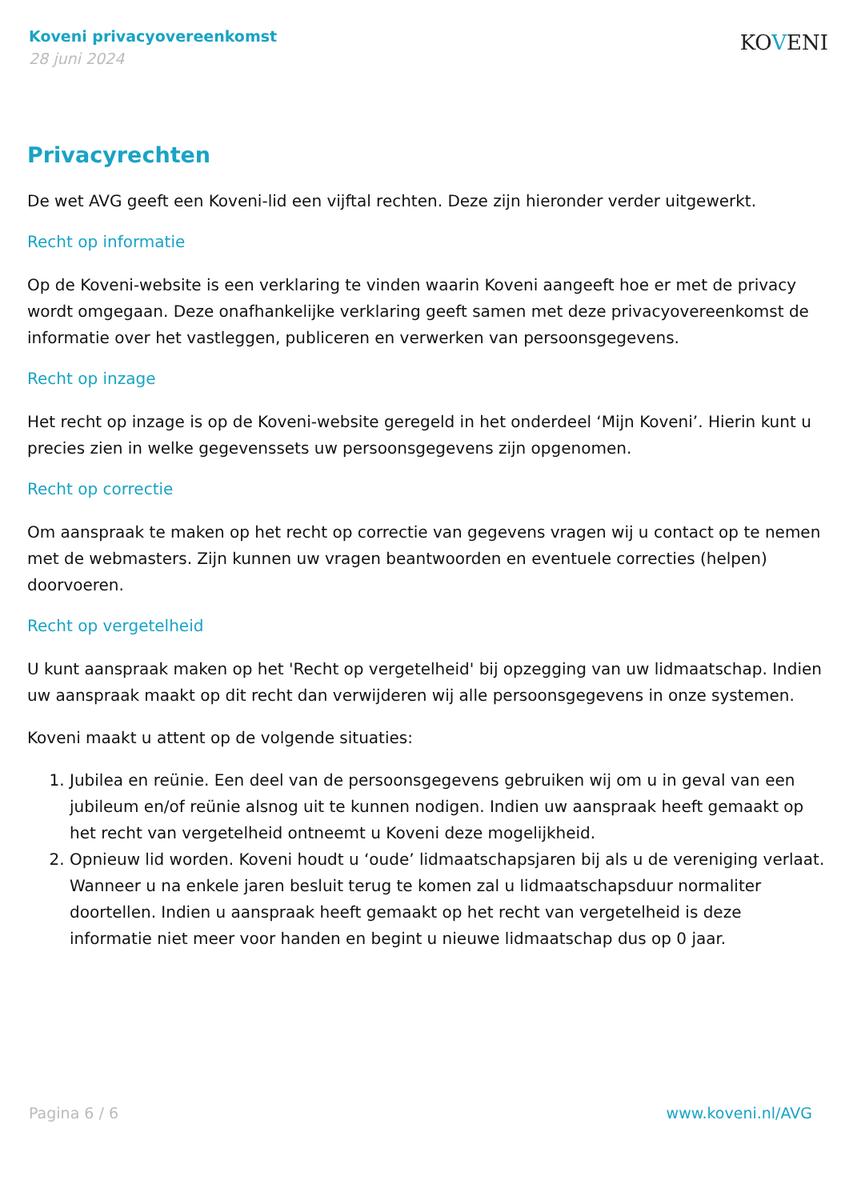Koveni privacyovereenkomst
28 juni 2024
KOVENI
Privacyrechten
De wet AVG geeft een Koveni-lid een vijftal rechten. Deze zijn hieronder verder uitgewerkt.
Recht op informatie
Op de Koveni-website is een verklaring te vinden waarin Koveni aangeeft hoe er met de privacy wordt omgegaan. Deze onafhankelijke verklaring geeft samen met deze privacyovereenkomst de informatie over het vastleggen, publiceren en verwerken van persoonsgegevens.
Recht op inzage
Het recht op inzage is op de Koveni-website geregeld in het onderdeel ‘Mijn Koveni’. Hierin kunt u precies zien in welke gegevenssets uw persoonsgegevens zijn opgenomen.
Recht op correctie
Om aanspraak te maken op het recht op correctie van gegevens vragen wij u contact op te nemen met de webmasters. Zijn kunnen uw vragen beantwoorden en eventuele correcties (helpen) doorvoeren.
Recht op vergetelheid
U kunt aanspraak maken op het 'Recht op vergetelheid' bij opzegging van uw lidmaatschap. Indien uw aanspraak maakt op dit recht dan verwijderen wij alle persoonsgegevens in onze systemen.
Koveni maakt u attent op de volgende situaties:
1. Jubilea en reünie. Een deel van de persoonsgegevens gebruiken wij om u in geval van een jubileum en/of reünie alsnog uit te kunnen nodigen. Indien uw aanspraak heeft gemaakt op het recht van vergetelheid ontneemt u Koveni deze mogelijkheid.
2. Opnieuw lid worden. Koveni houdt u ‘oude’ lidmaatschapsjaren bij als u de vereniging verlaat. Wanneer u na enkele jaren besluit terug te komen zal u lidmaatschapsduur normaliter doortellen. Indien u aanspraak heeft gemaakt op het recht van vergetelheid is deze informatie niet meer voor handen en begint u nieuwe lidmaatschap dus op 0 jaar.
Pagina 6 / 6 www.koveni.nl/AVG